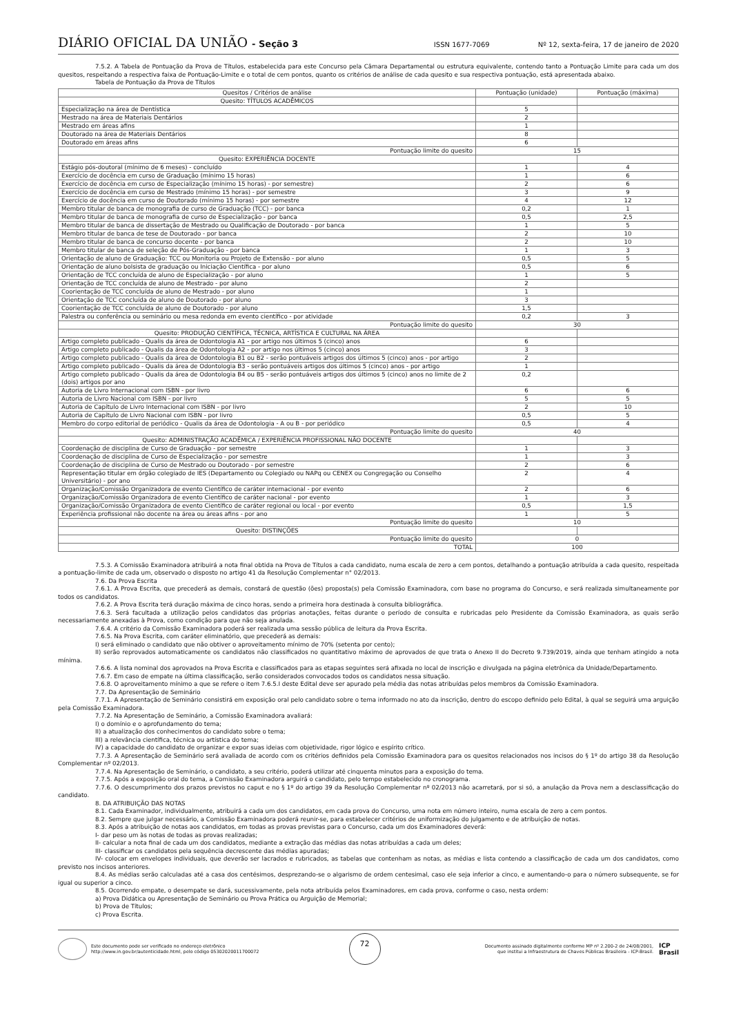DIÁRIO OFICIAL DA UNIÃO - Seção 3
ISSN 1677-7069 Nº 12, sexta-feira, 17 de janeiro de 2020
7.5.2. A Tabela de Pontuação da Prova de Títulos, estabelecida para este Concurso pela Câmara Departamental ou estrutura equivalente, contendo tanto a Pontuação Limite para cada um dos quesitos, respeitando a respectiva faixa de Pontuação-Limite e o total de cem pontos, quanto os critérios de análise de cada quesito e sua respectiva pontuação, está apresentada abaixo.
Tabela de Pontuação da Prova de Títulos
| Quesitos / Critérios de análise | Pontuação (unidade) | Pontuação (máxima) |
| --- | --- | --- |
| Quesito: TÍTULOS ACADÊMICOS | | |
| Especialização na área de Dentística | 5 | |
| Mestrado na área de Materiais Dentários | 2 | |
| Mestrado em áreas afins | 1 | |
| Doutorado na área de Materiais Dentários | 8 | |
| Doutorado em áreas afins | 6 | |
| Pontuação limite do quesito | 15 | |
| Quesito: EXPERIÊNCIA DOCENTE | | |
| Estágio pós-doutoral (mínimo de 6 meses) - concluído | 1 | 4 |
| Exercício de docência em curso de Graduação (mínimo 15 horas) | 1 | 6 |
| Exercício de docência em curso de Especialização (mínimo 15 horas) - por semestre) | 2 | 6 |
| Exercício de docência em curso de Mestrado (mínimo 15 horas) - por semestre | 3 | 9 |
| Exercício de docência em curso de Doutorado (mínimo 15 horas) - por semestre | 4 | 12 |
| Membro titular de banca de monografia de curso de Graduação (TCC) - por banca | 0,2 | 1 |
| Membro titular de banca de monografia de curso de Especialização - por banca | 0,5 | 2,5 |
| Membro titular de banca de dissertação de Mestrado ou Qualificação de Doutorado - por banca | 1 | 5 |
| Membro titular de banca de tese de Doutorado - por banca | 2 | 10 |
| Membro titular de banca de concurso docente - por banca | 2 | 10 |
| Membro titular de banca de seleção de Pós-Graduação - por banca | 1 | 3 |
| Orientação de aluno de Graduação: TCC ou Monitoria ou Projeto de Extensão - por aluno | 0,5 | 5 |
| Orientação de aluno bolsista de graduação ou Iniciação Científica - por aluno | 0,5 | 6 |
| Orientação de TCC concluída de aluno de Especialização - por aluno | 1 | 5 |
| Orientação de TCC concluída de aluno de Mestrado - por aluno | 2 | |
| Coorientação de TCC concluída de aluno de Mestrado - por aluno | 1 | |
| Orientação de TCC concluída de aluno de Doutorado - por aluno | 3 | |
| Coorientação de TCC concluída de aluno de Doutorado - por aluno | 1,5 | |
| Palestra ou conferência ou seminário ou mesa redonda em evento científico - por atividade | 0,2 | 3 |
| Pontuação limite do quesito | 30 | |
| Quesito: PRODUÇÃO CIENTÍFICA, TÉCNICA, ARTÍSTICA E CULTURAL NA ÁREA | | |
| Artigo completo publicado - Qualis da área de Odontologia A1 - por artigo nos últimos 5 (cinco) anos | 6 | |
| Artigo completo publicado - Qualis da área de Odontologia A2 - por artigo nos últimos 5 (cinco) anos | 3 | |
| Artigo completo publicado - Qualis da área de Odontologia B1 ou B2 - serão pontuáveis artigos dos últimos 5 (cinco) anos - por artigo | 2 | |
| Artigo completo publicado - Qualis da área de Odontologia B3 - serão pontuáveis artigos dos últimos 5 (cinco) anos - por artigo | 1 | |
| Artigo completo publicado - Qualis da área de Odontologia B4 ou B5 - serão pontuáveis artigos dos últimos 5 (cinco) anos no limite de 2 (dois) artigos por ano | 0,2 | |
| Autoria de Livro Internacional com ISBN - por livro | 6 | 6 |
| Autoria de Livro Nacional com ISBN - por livro | 5 | 5 |
| Autoria de Capítulo de Livro Internacional com ISBN - por livro | 2 | 10 |
| Autoria de Capítulo de Livro Nacional com ISBN - por livro | 0,5 | 5 |
| Membro do corpo editorial de periódico - Qualis da área de Odontologia - A ou B - por periódico | 0,5 | 4 |
| Pontuação limite do quesito | 40 | |
| Quesito: ADMINISTRAÇÃO ACADÊMICA / EXPERIÊNCIA PROFISSIONAL NÃO DOCENTE | | |
| Coordenação de disciplina de Curso de Graduação - por semestre | 1 | 3 |
| Coordenação de disciplina de Curso de Especialização - por semestre | 1 | 3 |
| Coordenação de disciplina de Curso de Mestrado ou Doutorado - por semestre | 2 | 6 |
| Representação titular em órgão colegiado de IES (Departamento ou Colegiado ou NAPq ou CENEX ou Congregação ou Conselho Universitário) - por ano | 2 | 4 |
| Organização/Comissão Organizadora de evento Científico de caráter internacional - por evento | 2 | 6 |
| Organização/Comissão Organizadora de evento Científico de caráter nacional - por evento | 1 | 3 |
| Organização/Comissão Organizadora de evento Científico de caráter regional ou local - por evento | 0,5 | 1,5 |
| Experiência profissional não docente na área ou áreas afins - por ano | 1 | 5 |
| Pontuação limite do quesito | 10 | |
| Quesito: DISTINÇÕES | | |
| Pontuação limite do quesito | 0 | |
| TOTAL | 100 | |
7.5.3. A Comissão Examinadora atribuirá a nota final obtida na Prova de Títulos a cada candidato, numa escala de zero a cem pontos, detalhando a pontuação atribuída a cada quesito, respeitada a pontuação-limite de cada um, observado o disposto no artigo 41 da Resolução Complementar n° 02/2013.
7.6. Da Prova Escrita
7.6.1. A Prova Escrita, que precederá as demais, constará de questão (ões) proposta(s) pela Comissão Examinadora, com base no programa do Concurso, e será realizada simultaneamente por todos os candidatos.
7.6.2. A Prova Escrita terá duração máxima de cinco horas, sendo a primeira hora destinada à consulta bibliográfica.
7.6.3. Será facultada a utilização pelos candidatos das próprias anotações, feitas durante o período de consulta e rubricadas pelo Presidente da Comissão Examinadora, as quais serão necessariamente anexadas à Prova, como condição para que não seja anulada.
7.6.4. A critério da Comissão Examinadora poderá ser realizada uma sessão pública de leitura da Prova Escrita.
7.6.5. Na Prova Escrita, com caráter eliminatório, que precederá as demais:
I) será eliminado o candidato que não obtiver o aproveitamento mínimo de 70% (setenta por cento);
II) serão reprovados automaticamente os candidatos não classificados no quantitativo máximo de aprovados de que trata o Anexo II do Decreto 9.739/2019, ainda que tenham atingido a nota mínima.
7.6.6. A lista nominal dos aprovados na Prova Escrita e classificados para as etapas seguintes será afixada no local de inscrição e divulgada na página eletrônica da Unidade/Departamento.
7.6.7. Em caso de empate na última classificação, serão considerados convocados todos os candidatos nessa situação.
7.6.8. O aproveitamento mínimo a que se refere o item 7.6.5.I deste Edital deve ser apurado pela média das notas atribuídas pelos membros da Comissão Examinadora.
7.7. Da Apresentação de Seminário
7.7.1. A Apresentação de Seminário consistirá em exposição oral pelo candidato sobre o tema informado no ato da inscrição, dentro do escopo definido pelo Edital, à qual se seguirá uma arguição pela Comissão Examinadora.
7.7.2. Na Apresentação de Seminário, a Comissão Examinadora avaliará:
I) o domínio e o aprofundamento do tema;
II) a atualização dos conhecimentos do candidato sobre o tema;
III) a relevância científica, técnica ou artística do tema;
IV) a capacidade do candidato de organizar e expor suas ideias com objetividade, rigor lógico e espírito crítico.
7.7.3. A Apresentação de Seminário será avaliada de acordo com os critérios definidos pela Comissão Examinadora para os quesitos relacionados nos incisos do § 1º do artigo 38 da Resolução Complementar nº 02/2013.
7.7.4. Na Apresentação de Seminário, o candidato, a seu critério, poderá utilizar até cinquenta minutos para a exposição do tema.
7.7.5. Após a exposição oral do tema, a Comissão Examinadora arguirá o candidato, pelo tempo estabelecido no cronograma.
7.7.6. O descumprimento dos prazos previstos no caput e no § 1º do artigo 39 da Resolução Complementar nº 02/2013 não acarretará, por si só, a anulação da Prova nem a desclassificação do candidato.
8. DA ATRIBUIÇÃO DAS NOTAS
8.1. Cada Examinador, individualmente, atribuirá a cada um dos candidatos, em cada prova do Concurso, uma nota em número inteiro, numa escala de zero a cem pontos.
8.2. Sempre que julgar necessário, a Comissão Examinadora poderá reunir-se, para estabelecer critérios de uniformização do julgamento e de atribuição de notas.
8.3. Após a atribuição de notas aos candidatos, em todas as provas previstas para o Concurso, cada um dos Examinadores deverá:
I- dar peso um às notas de todas as provas realizadas;
II- calcular a nota final de cada um dos candidatos, mediante a extração das médias das notas atribuídas a cada um deles;
III- classificar os candidatos pela sequência decrescente das médias apuradas;
IV- colocar em envelopes individuais, que deverão ser lacrados e rubricados, as tabelas que contenham as notas, as médias e lista contendo a classificação de cada um dos candidatos, como previsto nos incisos anteriores.
8.4. As médias serão calculadas até a casa dos centésimos, desprezando-se o algarismo de ordem centesimal, caso ele seja inferior a cinco, e aumentando-o para o número subsequente, se for igual ou superior a cinco.
8.5. Ocorrendo empate, o desempate se dará, sucessivamente, pela nota atribuída pelos Examinadores, em cada prova, conforme o caso, nesta ordem:
a) Prova Didática ou Apresentação de Seminário ou Prova Prática ou Arguição de Memorial;
b) Prova de Títulos;
c) Prova Escrita.
Este documento pode ser verificado no endereço eletrônico
http://www.in.gov.br/autenticidade.html, pelo código 05302020011700072
72
Documento assinado digitalmente conforme MP nº 2.200-2 de 24/08/2001,
que institui a Infraestrutura de Chaves Públicas Brasileira - ICP-Brasil.
ICP
Brasil